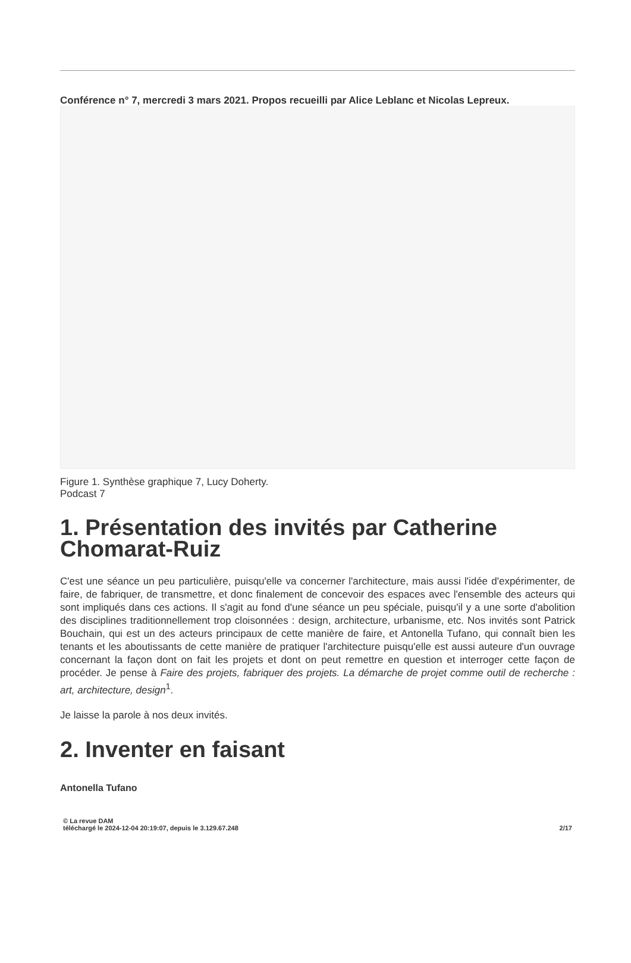Conférence n° 7, mercredi 3 mars 2021. Propos recueilli par Alice Leblanc et Nicolas Lepreux.
Figure 1. Synthèse graphique 7, Lucy Doherty.
Podcast 7
1. Présentation des invités par Catherine Chomarat-Ruiz
C'est une séance un peu particulière, puisqu'elle va concerner l'architecture, mais aussi l'idée d'expérimenter, de faire, de fabriquer, de transmettre, et donc finalement de concevoir des espaces avec l'ensemble des acteurs qui sont impliqués dans ces actions. Il s'agit au fond d'une séance un peu spéciale, puisqu'il y a une sorte d'abolition des disciplines traditionnellement trop cloisonnées : design, architecture, urbanisme, etc. Nos invités sont Patrick Bouchain, qui est un des acteurs principaux de cette manière de faire, et Antonella Tufano, qui connaît bien les tenants et les aboutissants de cette manière de pratiquer l'architecture puisqu'elle est aussi auteure d'un ouvrage concernant la façon dont on fait les projets et dont on peut remettre en question et interroger cette façon de procéder. Je pense à Faire des projets, fabriquer des projets. La démarche de projet comme outil de recherche : art, architecture, design<sup>1</sup>.
Je laisse la parole à nos deux invités.
2. Inventer en faisant
Antonella Tufano
© La revue DAM
téléchargé le 2024-12-04 20:19:07, depuis le 3.129.67.248
2/17